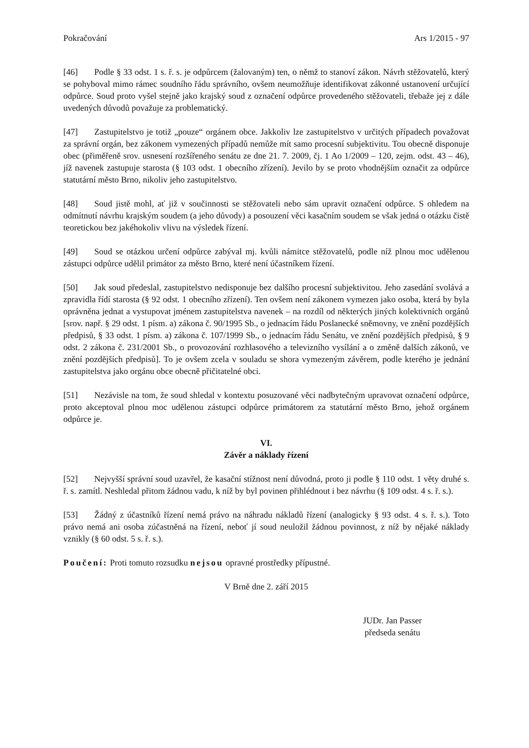Pokračování Ars 1/2015 - 97
[46] Podle § 33 odst. 1 s. ř. s. je odpůrcem (žalovaným) ten, o němž to stanoví zákon. Návrh stěžovatelů, který se pohyboval mimo rámec soudního řádu správního, ovšem neumožňuje identifikovat zákonné ustanovení určující odpůrce. Soud proto vyšel stejně jako krajský soud z označení odpůrce provedeného stěžovateli, třebaže jej z dále uvedených důvodů považuje za problematický.
[47] Zastupitelstvo je totiž „pouze“ orgánem obce. Jakkoliv lze zastupitelstvo v určitých případech považovat za správní orgán, bez zákonem vymezených případů nemůže mít samo procesní subjektivitu. Tou obecně disponuje obec (přiměřeně srov. usnesení rozšířeného senátu ze dne 21. 7. 2009, čj. 1 Ao 1/2009 – 120, zejm. odst. 43 – 46), jíž navenek zastupuje starosta (§ 103 odst. 1 obecního zřízení). Jevilo by se proto vhodnějším označit za odpůrce statutární město Brno, nikoliv jeho zastupitelstvo.
[48] Soud jistě mohl, ať již v součinnosti se stěžovateli nebo sám upravit označení odpůrce. S ohledem na odmítnutí návrhu krajským soudem (a jeho důvody) a posouzení věci kasačním soudem se však jedná o otázku čistě teoretickou bez jakéhokoliv vlivu na výsledek řízení.
[49] Soud se otázkou určení odpůrce zabýval mj. kvůli námitce stěžovatelů, podle níž plnou moc udělenou zástupci odpůrce udělil primátor za město Brno, které není účastníkem řízení.
[50] Jak soud předeslal, zastupitelstvo nedisponuje bez dalšího procesní subjektivitou. Jeho zasedání svolává a zpravidla řídí starosta (§ 92 odst. 1 obecního zřízení). Ten ovšem není zákonem vymezen jako osoba, která by byla oprávněna jednat a vystupovat jménem zastupitelstva navenek – na rozdíl od některých jiných kolektivních orgánů [srov. např. § 29 odst. 1 písm. a) zákona č. 90/1995 Sb., o jednacím řádu Poslanecké sněmovny, ve znění pozdějších předpisů, § 33 odst. 1 písm. a) zákona č. 107/1999 Sb., o jednacím řádu Senátu, ve znění pozdějších předpisů, § 9 odst. 2 zákona č. 231/2001 Sb., o provozování rozhlasového a televizního vysílání a o změně dalších zákonů, ve znění pozdějších předpisů]. To je ovšem zcela v souladu se shora vymezeným závěrem, podle kterého je jednání zastupitelstva jako orgánu obce obecně přičitatelné obci.
[51] Nezávisle na tom, že soud shledal v kontextu posuzované věci nadbytečným upravovat označení odpůrce, proto akceptoval plnou moc udělenou zástupci odpůrce primátorem za statutární město Brno, jehož orgánem odpůrce je.
VI.
Závěr a náklady řízení
[52] Nejvyšší správní soud uzavřel, že kasační stížnost není důvodná, proto ji podle § 110 odst. 1 věty druhé s. ř. s. zamítl. Neshledal přitom žádnou vadu, k níž by byl povinen přihlédnout i bez návrhu (§ 109 odst. 4 s. ř. s.).
[53] Žádný z účastníků řízení nemá právo na náhradu nákladů řízení (analogicky § 93 odst. 4 s. ř. s.). Toto právo nemá ani osoba zúčastněná na řízení, neboť jí soud neuložil žádnou povinnost, z níž by nějaké náklady vznikly (§ 60 odst. 5 s. ř. s.).
Poučení: Proti tomuto rozsudku nejsou opravné prostředky přípustné.
V Brně dne 2. září 2015
JUDr. Jan Passer
předseda senátu